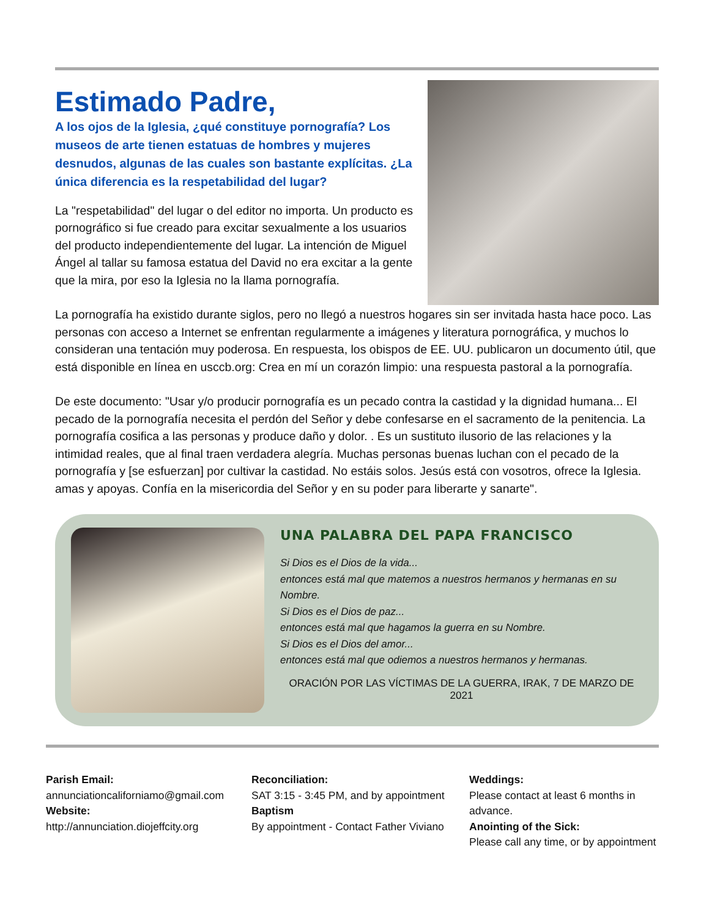Estimado Padre,
A los ojos de la Iglesia, ¿qué constituye pornografía? Los museos de arte tienen estatuas de hombres y mujeres desnudos, algunas de las cuales son bastante explícitas. ¿La única diferencia es la respetabilidad del lugar?
La "respetabilidad" del lugar o del editor no importa. Un producto es pornográfico si fue creado para excitar sexualmente a los usuarios del producto independientemente del lugar. La intención de Miguel Ángel al tallar su famosa estatua del David no era excitar a la gente que la mira, por eso la Iglesia no la llama pornografía.
La pornografía ha existido durante siglos, pero no llegó a nuestros hogares sin ser invitada hasta hace poco. Las personas con acceso a Internet se enfrentan regularmente a imágenes y literatura pornográfica, y muchos lo consideran una tentación muy poderosa. En respuesta, los obispos de EE. UU. publicaron un documento útil, que está disponible en línea en usccb.org: Crea en mí un corazón limpio: una respuesta pastoral a la pornografía.
De este documento: "Usar y/o producir pornografía es un pecado contra la castidad y la dignidad humana... El pecado de la pornografía necesita el perdón del Señor y debe confesarse en el sacramento de la penitencia. La pornografía cosifica a las personas y produce daño y dolor. . Es un sustituto ilusorio de las relaciones y la intimidad reales, que al final traen verdadera alegría. Muchas personas buenas luchan con el pecado de la pornografía y [se esfuerzan] por cultivar la castidad. No estáis solos. Jesús está con vosotros, ofrece la Iglesia. amas y apoyas. Confía en la misericordia del Señor y en su poder para liberarte y sanarte".
UNA PALABRA DEL PAPA FRANCISCO
Si Dios es el Dios de la vida...
entonces está mal que matemos a nuestros hermanos y hermanas en su Nombre.
Si Dios es el Dios de paz...
entonces está mal que hagamos la guerra en su Nombre.
Si Dios es el Dios del amor...
entonces está mal que odiemos a nuestros hermanos y hermanas.
ORACIÓN POR LAS VÍCTIMAS DE LA GUERRA, IRAK, 7 DE MARZO DE 2021
Parish Email:
annunciationcaliforniamo@gmail.com
Website:
http://annunciation.diojeffcity.org
Reconciliation:
SAT 3:15 - 3:45 PM, and by appointment
Baptism
By appointment - Contact Father Viviano
Weddings:
Please contact at least 6 months in advance.
Anointing of the Sick:
Please call any time, or by appointment